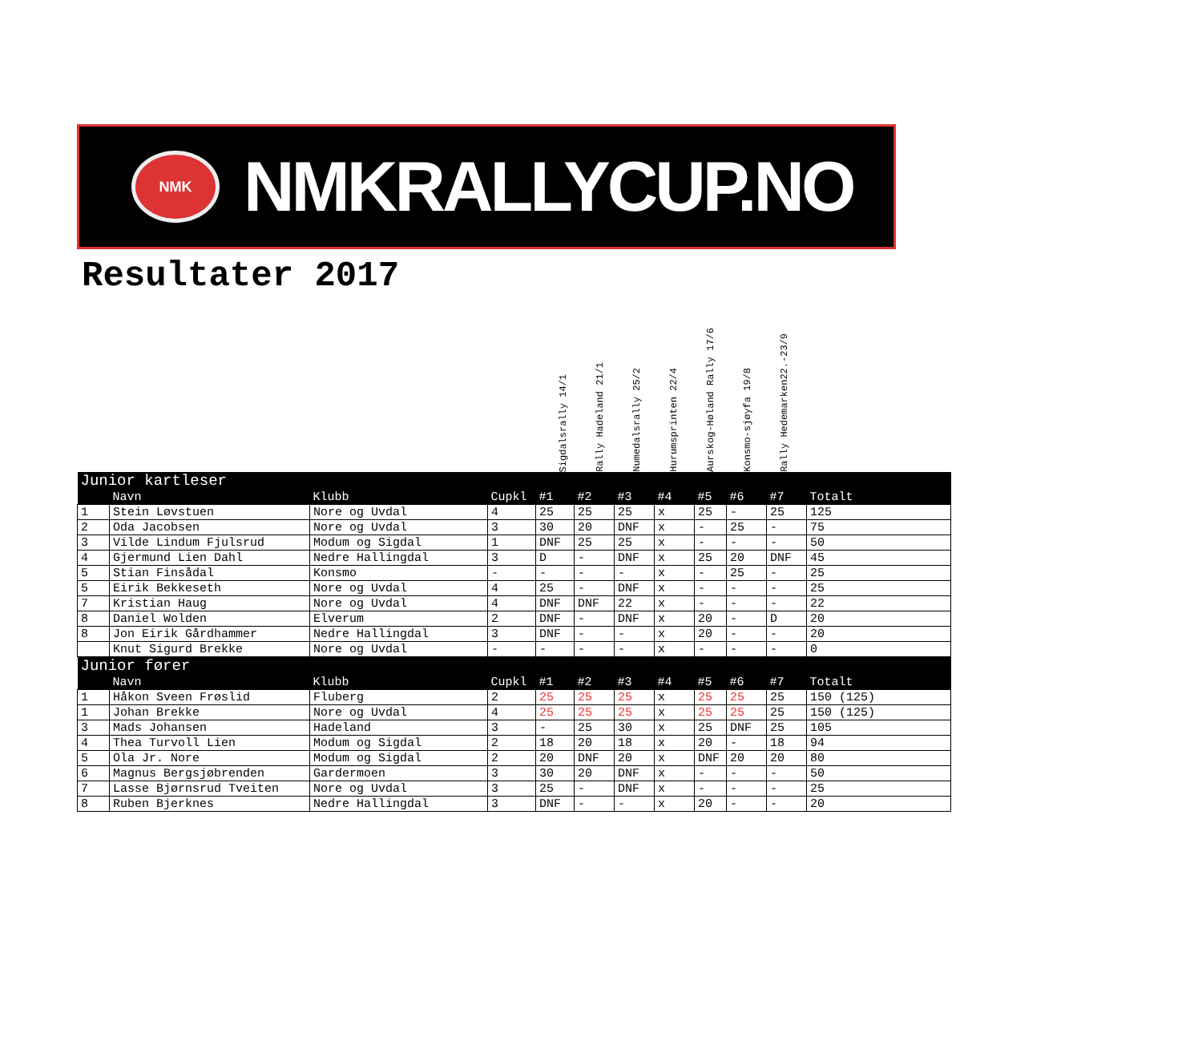NMK
NMKRALLYCUP.NO
Resultater 2017
Sigdalsrally 14/1
Rally Hadeland 21/1
Numedalsrally 25/2
Hurumsprinten 22/4
Aurskog-Høland Rally 17/6
Konsmo-sjøyfa 19/8
Rally Hedemarken22.-23/9
| Junior kartleser | | | | | | | | | | | |
| | Navn | Klubb | Cupkl | #1 | #2 | #3 | #4 | #5 | #6 | #7 | Totalt |
| 1 | Stein Løvstuen | Nore og Uvdal | 4 | 25 | 25 | 25 | x | 25 | - | 25 | 125 |
| 2 | Oda Jacobsen | Nore og Uvdal | 3 | 30 | 20 | DNF | x | - | 25 | - | 75 |
| 3 | Vilde Lindum Fjulsrud | Modum og Sigdal | 1 | DNF | 25 | 25 | x | - | - | - | 50 |
| 4 | Gjermund Lien Dahl | Nedre Hallingdal | 3 | D | - | DNF | x | 25 | 20 | DNF | 45 |
| 5 | Stian Finsådal | Konsmo | - | - | - | - | x | - | 25 | - | 25 |
| 5 | Eirik Bekkeseth | Nore og Uvdal | 4 | 25 | - | DNF | x | - | - | - | 25 |
| 7 | Kristian Haug | Nore og Uvdal | 4 | DNF | DNF | 22 | x | - | - | - | 22 |
| 8 | Daniel Wolden | Elverum | 2 | DNF | - | DNF | x | 20 | - | D | 20 |
| 8 | Jon Eirik Gårdhammer | Nedre Hallingdal | 3 | DNF | - | - | x | 20 | - | - | 20 |
| | Knut Sigurd Brekke | Nore og Uvdal | - | - | - | - | x | - | - | - | 0 |
| Junior fører | | | | | | | | | | | |
| | Navn | Klubb | Cupkl | #1 | #2 | #3 | #4 | #5 | #6 | #7 | Totalt |
| 1 | Håkon Sveen Frøslid | Fluberg | 2 | 25 | 25 | 25 | x | 25 | 25 | 25 | 150 (125) |
| 1 | Johan Brekke | Nore og Uvdal | 4 | 25 | 25 | 25 | x | 25 | 25 | 25 | 150 (125) |
| 3 | Mads Johansen | Hadeland | 3 | - | 25 | 30 | x | 25 | DNF | 25 | 105 |
| 4 | Thea Turvoll Lien | Modum og Sigdal | 2 | 18 | 20 | 18 | x | 20 | - | 18 | 94 |
| 5 | Ola Jr. Nore | Modum og Sigdal | 2 | 20 | DNF | 20 | x | DNF | 20 | 20 | 80 |
| 6 | Magnus Bergsjøbrenden | Gardermoen | 3 | 30 | 20 | DNF | x | - | - | - | 50 |
| 7 | Lasse Bjørnsrud Tveiten | Nore og Uvdal | 3 | 25 | - | DNF | x | - | - | - | 25 |
| 8 | Ruben Bjerknes | Nedre Hallingdal | 3 | DNF | - | - | x | 20 | - | - | 20 |